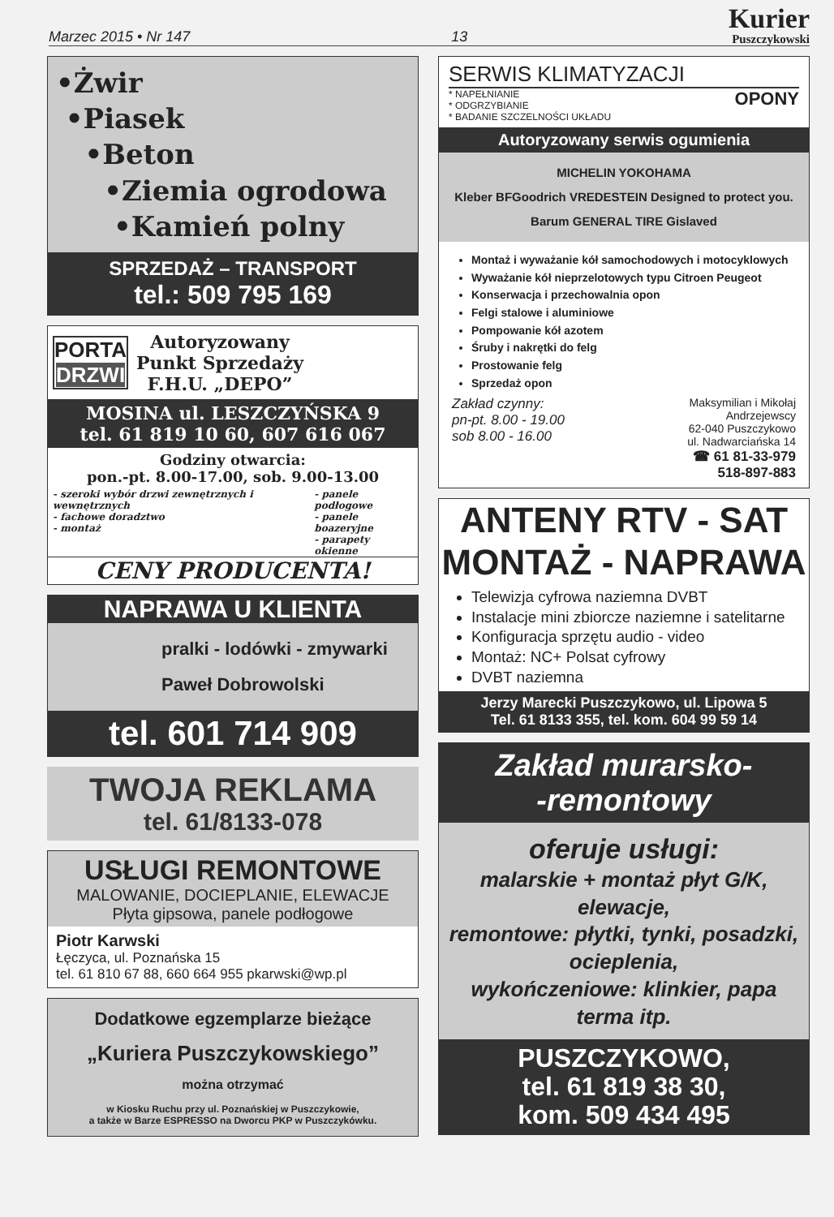Marzec 2015 • Nr 147 13
Kurier
Puszczykowski
•Żwir
•Piasek
•Beton
•Ziemia ogrodowa
•Kamień polny
SPRZEDAŻ – TRANSPORT
tel.: 509 795 169
PORTA
DRZWI
Autoryzowany
Punkt Sprzedaży
F.H.U. „DEPO”
MOSINA ul. LESZCZYŃSKA 9
tel. 61 819 10 60, 607 616 067
Godziny otwarcia:
pon.-pt. 8.00-17.00, sob. 9.00-13.00
- szeroki wybór drzwi zewnętrznych i wewnętrznych
- fachowe doradztwo
- montaż
- panele podłogowe
- panele boazeryjne
- parapety okienne
CENY PRODUCENTA!
NAPRAWA U KLIENTA
pralki - lodówki - zmywarki
Paweł Dobrowolski
tel. 601 714 909
TWOJA REKLAMA
tel. 61/8133-078
USŁUGI REMONTOWE
MALOWANIE, DOCIEPLANIE, ELEWACJE
Płyta gipsowa, panele podłogowe
Piotr Karwski
Łęczyca, ul. Poznańska 15
tel. 61 810 67 88, 660 664 955 pkarwski@wp.pl
Dodatkowe egzemplarze bieżące
„Kuriera Puszczykowskiego”
można otrzymać
w Kiosku Ruchu przy ul. Poznańskiej w Puszczykowie,
a także w Barze ESPRESSO na Dworcu PKP w Puszczykówku.
SERWIS KLIMATYZACJI
* NAPEŁNIANIE
* ODGRZYBIANIE
* BADANIE SZCZELNOŚCI UKŁADU
OPONY
Autoryzowany serwis ogumienia
MICHELIN YOKOHAMA
Kleber BFGoodrich VREDESTEIN Designed to protect you.
Barum GENERAL TIRE Gislaved
Montaż i wyważanie kół samochodowych i motocyklowych
Wyważanie kół nieprzelotowych typu Citroen Peugeot
Konserwacja i przechowalnia opon
Felgi stalowe i aluminiowe
Pompowanie kół azotem
Śruby i nakrętki do felg
Prostowanie felg
Sprzedaż opon
Zakład czynny:
pn-pt. 8.00 - 19.00
sob 8.00 - 16.00
Maksymilian i Mikołaj
Andrzejewscy
62-040 Puszczykowo
ul. Nadwarciańska 14
☎ 61 81-33-979
518-897-883
ANTENY RTV - SAT
MONTAŻ - NAPRAWA
Telewizja cyfrowa naziemna DVBT
Instalacje mini zbiorcze naziemne i satelitarne
Konfiguracja sprzętu audio - video
Montaż: NC+ Polsat cyfrowy
DVBT naziemna
Jerzy Marecki Puszczykowo, ul. Lipowa 5
Tel. 61 8133 355, tel. kom. 604 99 59 14
Zakład murarsko-
-remontowy
oferuje usługi:
malarskie + montaż płyt G/K, elewacje,
remontowe: płytki, tynki, posadzki, ocieplenia,
wykończeniowe: klinkier, papa terma itp.
PUSZCZYKOWO,
tel. 61 819 38 30,
kom. 509 434 495